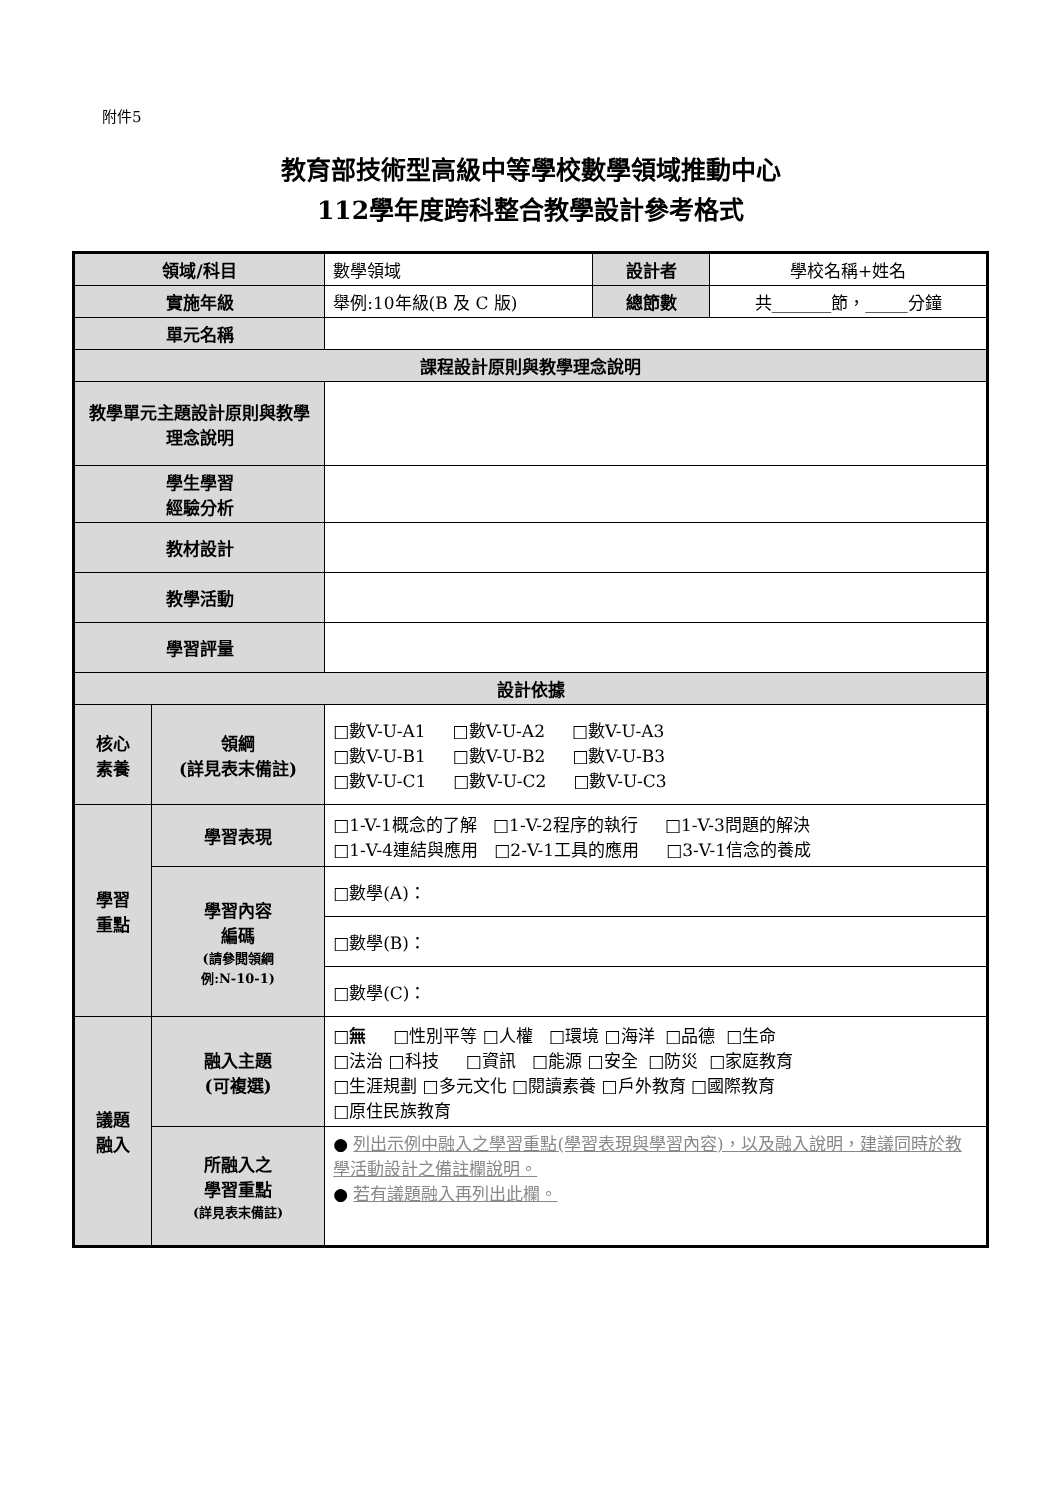附件5
教育部技術型高級中等學校數學領域推動中心
112學年度跨科整合教學設計參考格式
| 領域/科目 | | 數學領域 | 設計者 | 學校名稱+姓名 |
| 實施年級 | | 舉例:10年級(B 及 C 版) | 總節數 | 共_______節，_____分鐘 |
| 單元名稱 | | | | |
| 課程設計原則與教學理念說明 | | | | |
| 教學單元主題設計原則與教學理念說明 | | | | |
| 學生學習 經驗分析 | | | | |
| 教材設計 | | | | |
| 教學活動 | | | | |
| 學習評量 | | | | |
| 設計依據 | | | | |
| 核心 素養 | 領綱 (詳見表末備註) | □數V-U-A1 □數V-U-A2 □數V-U-A3 □數V-U-B1 □數V-U-B2 □數V-U-B3 □數V-U-C1 □數V-U-C2 □數V-U-C3 | | |
| 學習 重點 | 學習表現 | □1-V-1概念的了解 □1-V-2程序的執行 □1-V-3問題的解決 □1-V-4連結與應用 □2-V-1工具的應用 □3-V-1信念的養成 | | |
| | 學習內容 編碼 (請參閱領綱 例:N-10-1) | □數學(A)： | | |
| | | □數學(B)： | | |
| | | □數學(C)： | | |
| 議題 融入 | 融入主題 (可複選) | □ 無 □性別平等 □人權 □環境 □海洋 □品德 □生命 □法治 □科技 □資訊 □能源 □安全 □防災 □家庭教育 □生涯規劃 □多元文化 □閱讀素養 □戶外教育 □國際教育 □原住民族教育 | | |
| | 所融入之 學習重點 (詳見表末備註) | ● 列出示例中融入之學習重點(學習表現與學習內容)，以及融入說明，建議同時於教學活動設計之備註欄說明。 ● 若有議題融入再列出此欄。 | | |